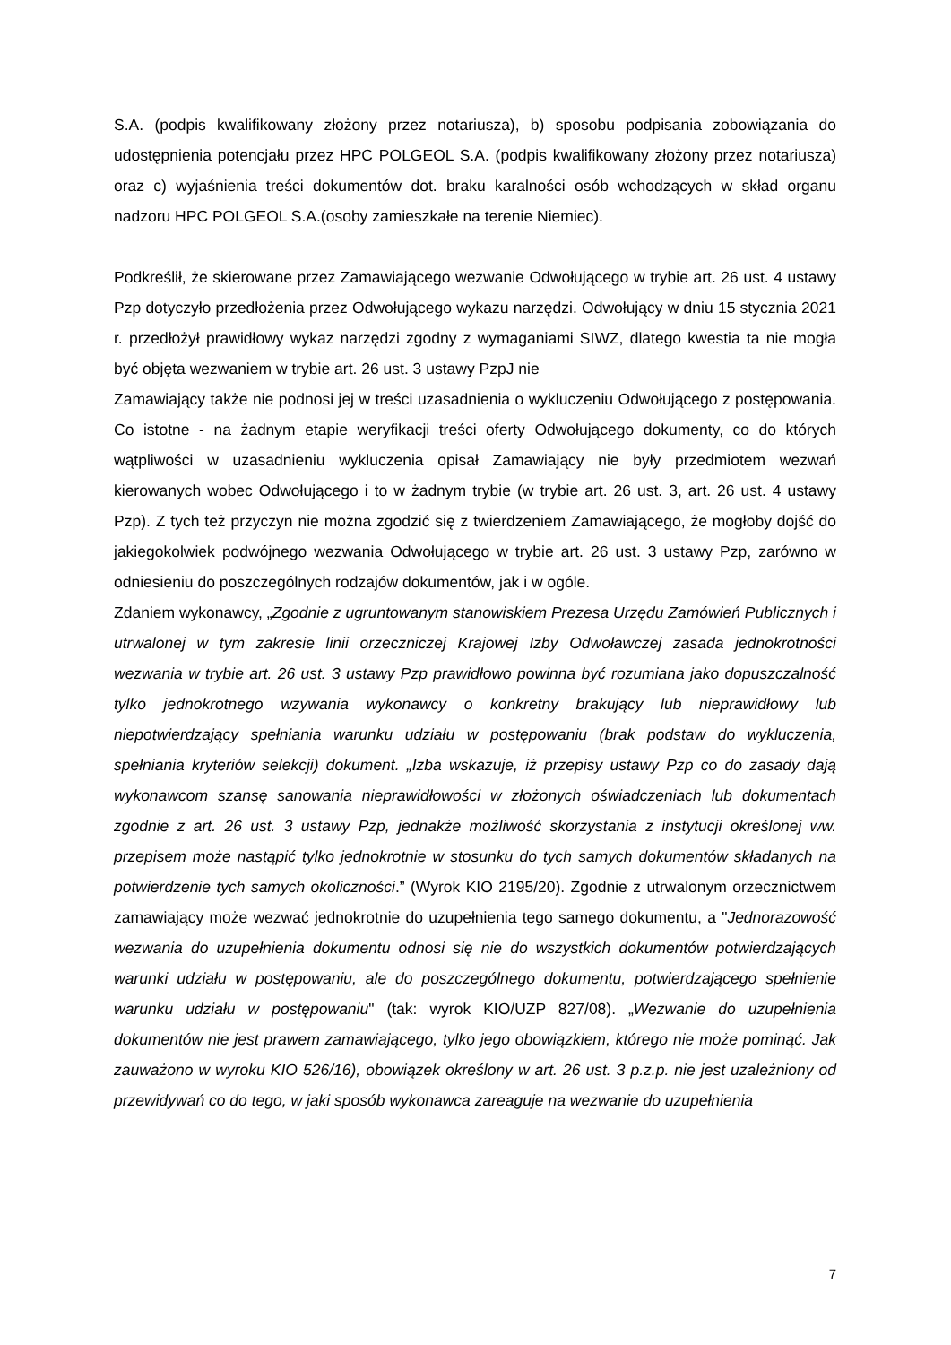S.A. (podpis kwalifikowany złożony przez notariusza), b) sposobu podpisania zobowiązania do udostępnienia potencjału przez HPC POLGEOL S.A. (podpis kwalifikowany złożony przez notariusza) oraz c) wyjaśnienia treści dokumentów dot. braku karalności osób wchodzących w skład organu nadzoru HPC POLGEOL S.A.(osoby zamieszkałe na terenie Niemiec).
Podkreślił, że skierowane przez Zamawiającego wezwanie Odwołującego w trybie art. 26 ust. 4 ustawy Pzp dotyczyło przedłożenia przez Odwołującego wykazu narzędzi. Odwołujący w dniu 15 stycznia 2021 r. przedłożył prawidłowy wykaz narzędzi zgodny z wymaganiami SIWZ, dlatego kwestia ta nie mogła być objęta wezwaniem w trybie art. 26 ust. 3 ustawy PzpJ nie
Zamawiający także nie podnosi jej w treści uzasadnienia o wykluczeniu Odwołującego z postępowania. Co istotne - na żadnym etapie weryfikacji treści oferty Odwołującego dokumenty, co do których wątpliwości w uzasadnieniu wykluczenia opisał Zamawiający nie były przedmiotem wezwań kierowanych wobec Odwołującego i to w żadnym trybie (w trybie art. 26 ust. 3, art. 26 ust. 4 ustawy Pzp). Z tych też przyczyn nie można zgodzić się z twierdzeniem Zamawiającego, że mogłoby dojść do jakiegokolwiek podwójnego wezwania Odwołującego w trybie art. 26 ust. 3 ustawy Pzp, zarówno w odniesieniu do poszczególnych rodzajów dokumentów, jak i w ogóle.
Zdaniem wykonawcy, „Zgodnie z ugruntowanym stanowiskiem Prezesa Urzędu Zamówień Publicznych i utrwalonej w tym zakresie linii orzeczniczej Krajowej Izby Odwoławczej zasada jednokrotności wezwania w trybie art. 26 ust. 3 ustawy Pzp prawidłowo powinna być rozumiana jako dopuszczalność tylko jednokrotnego wzywania wykonawcy o konkretny brakujący lub nieprawidłowy lub niepotwierdzający spełniania warunku udziału w postępowaniu (brak podstaw do wykluczenia, spełniania kryteriów selekcji) dokument. „Izba wskazuje, iż przepisy ustawy Pzp co do zasady dają wykonawcom szansę sanowania nieprawidłowości w złożonych oświadczeniach lub dokumentach zgodnie z art. 26 ust. 3 ustawy Pzp, jednakże możliwość skorzystania z instytucji określonej ww. przepisem może nastąpić tylko jednokrotnie w stosunku do tych samych dokumentów składanych na potwierdzenie tych samych okoliczności.” (Wyrok KIO 2195/20). Zgodnie z utrwalonym orzecznictwem zamawiający może wezwać jednokrotnie do uzupełnienia tego samego dokumentu, a "Jednorazowość wezwania do uzupełnienia dokumentu odnosi się nie do wszystkich dokumentów potwierdzających warunki udziału w postępowaniu, ale do poszczególnego dokumentu, potwierdzającego spełnienie warunku udziału w postępowaniu" (tak: wyrok KIO/UZP 827/08). „Wezwanie do uzupełnienia dokumentów nie jest prawem zamawiającego, tylko jego obowiązkiem, którego nie może pominąć. Jak zauważono w wyroku KIO 526/16), obowiązek określony w art. 26 ust. 3 p.z.p. nie jest uzależniony od przewidywań co do tego, w jaki sposób wykonawca zareaguje na wezwanie do uzupełnienia
7